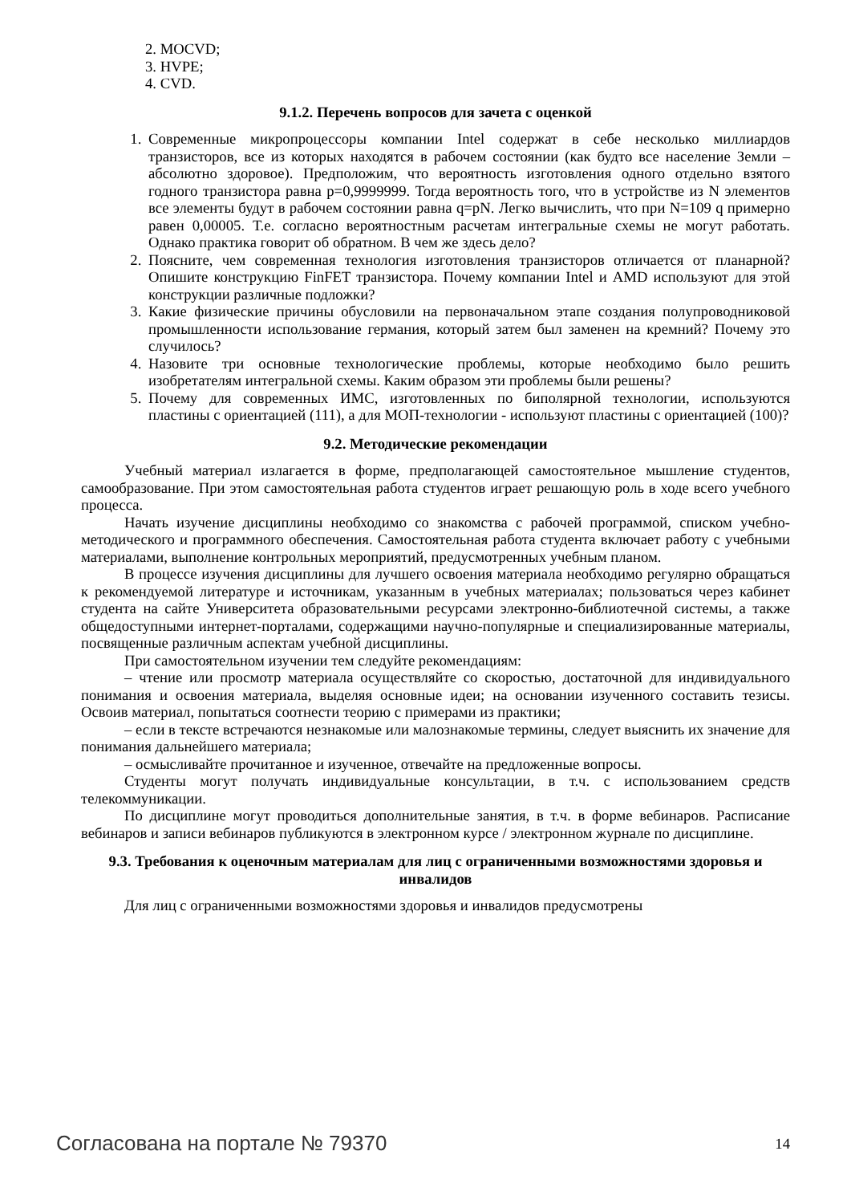2. MOCVD;
3. HVPE;
4. CVD.
9.1.2. Перечень вопросов для зачета с оценкой
1. Современные микропроцессоры компании Intel содержат в себе несколько миллиардов транзисторов, все из которых находятся в рабочем состоянии (как будто все население Земли – абсолютно здоровое). Предположим, что вероятность изготовления одного отдельно взятого годного транзистора равна p=0,9999999. Тогда вероятность того, что в устройстве из N элементов все элементы будут в рабочем состоянии равна q=pN. Легко вычислить, что при N=109 q примерно равен 0,00005. Т.е. согласно вероятностным расчетам интегральные схемы не могут работать. Однако практика говорит об обратном. В чем же здесь дело?
2. Поясните, чем современная технология изготовления транзисторов отличается от планарной? Опишите конструкцию FinFET транзистора. Почему компании Intel и AMD используют для этой конструкции различные подложки?
3. Какие физические причины обусловили на первоначальном этапе создания полупроводниковой промышленности использование германия, который затем был заменен на кремний? Почему это случилось?
4. Назовите три основные технологические проблемы, которые необходимо было решить изобретателям интегральной схемы. Каким образом эти проблемы были решены?
5. Почему для современных ИМС, изготовленных по биполярной технологии, используются пластины с ориентацией (111), а для МОП-технологии - используют пластины с ориентацией (100)?
9.2. Методические рекомендации
Учебный материал излагается в форме, предполагающей самостоятельное мышление студентов, самообразование. При этом самостоятельная работа студентов играет решающую роль в ходе всего учебного процесса.
Начать изучение дисциплины необходимо со знакомства с рабочей программой, списком учебно-методического и программного обеспечения. Самостоятельная работа студента включает работу с учебными материалами, выполнение контрольных мероприятий, предусмотренных учебным планом.
В процессе изучения дисциплины для лучшего освоения материала необходимо регулярно обращаться к рекомендуемой литературе и источникам, указанным в учебных материалах; пользоваться через кабинет студента на сайте Университета образовательными ресурсами электронно-библиотечной системы, а также общедоступными интернет-порталами, содержащими научно-популярные и специализированные материалы, посвященные различным аспектам учебной дисциплины.
При самостоятельном изучении тем следуйте рекомендациям:
– чтение или просмотр материала осуществляйте со скоростью, достаточной для индивидуального понимания и освоения материала, выделяя основные идеи; на основании изученного составить тезисы. Освоив материал, попытаться соотнести теорию с примерами из практики;
– если в тексте встречаются незнакомые или малознакомые термины, следует выяснить их значение для понимания дальнейшего материала;
– осмысливайте прочитанное и изученное, отвечайте на предложенные вопросы.
Студенты могут получать индивидуальные консультации, в т.ч. с использованием средств телекоммуникации.
По дисциплине могут проводиться дополнительные занятия, в т.ч. в форме вебинаров. Расписание вебинаров и записи вебинаров публикуются в электронном курсе / электронном журнале по дисциплине.
9.3. Требования к оценочным материалам для лиц с ограниченными возможностями здоровья и инвалидов
Для лиц с ограниченными возможностями здоровья и инвалидов предусмотрены
Согласована на портале № 79370 14